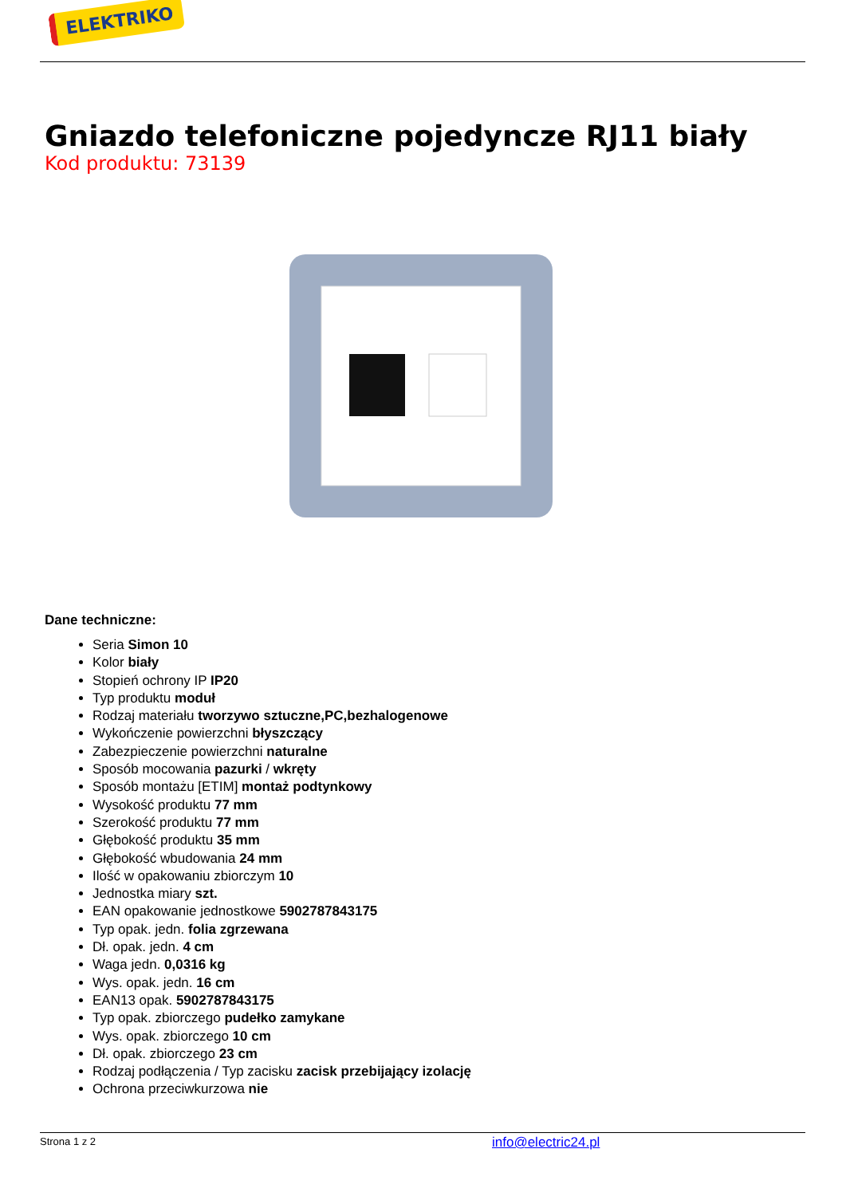ELEKTRIKO
Gniazdo telefoniczne pojedyncze RJ11 biały
Kod produktu: 73139
Dane techniczne:
Seria Simon 10
Kolor biały
Stopień ochrony IP IP20
Typ produktu moduł
Rodzaj materiału tworzywo sztuczne,PC,bezhalogenowe
Wykończenie powierzchni błyszczący
Zabezpieczenie powierzchni naturalne
Sposób mocowania pazurki / wkręty
Sposób montażu [ETIM] montaż podtynkowy
Wysokość produktu 77 mm
Szerokość produktu 77 mm
Głębokość produktu 35 mm
Głębokość wbudowania 24 mm
Ilość w opakowaniu zbiorczym 10
Jednostka miary szt.
EAN opakowanie jednostkowe 5902787843175
Typ opak. jedn. folia zgrzewana
Dł. opak. jedn. 4 cm
Waga jedn. 0,0316 kg
Wys. opak. jedn. 16 cm
EAN13 opak. 5902787843175
Typ opak. zbiorczego pudełko zamykane
Wys. opak. zbiorczego 10 cm
Dł. opak. zbiorczego 23 cm
Rodzaj podłączenia / Typ zacisku zacisk przebijający izolację
Ochrona przeciwkurzowa nie
Strona 1 z 2 info@electric24.pl